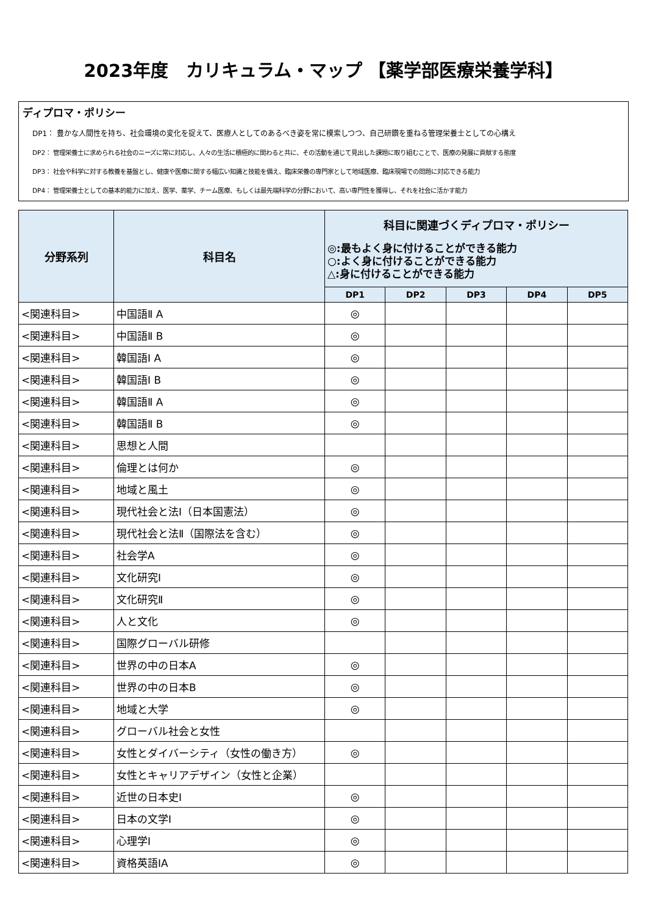2023年度　カリキュラム・マップ 【薬学部医療栄養学科】
ディプロマ・ポリシー
DP1： 豊かな人間性を持ち、社会環境の変化を捉えて、医療人としてのあるべき姿を常に模索しつつ、自己研鑽を重ねる管理栄養士としての心構え
DP2： 管理栄養士に求められる社会のニーズに常に対応し、人々の生活に積極的に関わると共に、その活動を通じて見出した課題に取り組むことで、医療の発展に貢献する態度
DP3： 社会や科学に対する教養を基盤とし、健康や医療に関する幅広い知識と技能を備え、臨床栄養の専門家として地域医療、臨床現場での問題に対応できる能力
DP4： 管理栄養士としての基本的能力に加え、医学、薬学、チーム医療、もしくは最先端科学の分野において、高い専門性を獲得し、それを社会に活かす能力
| 分野系列 | 科目名 | 科目に関連づくディプロマ・ポリシー ◎:最もよく身に付けることができる能力 ○:よく身に付けることができる能力 △:身に付けることができる能力 | | | | |
| --- | --- | --- | --- | --- | --- | --- |
| | | DP1 | DP2 | DP3 | DP4 | DP5 |
| <関連科目> | 中国語Ⅱ A | ◎ | | | | |
| <関連科目> | 中国語Ⅱ B | ◎ | | | | |
| <関連科目> | 韓国語Ⅰ A | ◎ | | | | |
| <関連科目> | 韓国語Ⅰ B | ◎ | | | | |
| <関連科目> | 韓国語Ⅱ A | ◎ | | | | |
| <関連科目> | 韓国語Ⅱ B | ◎ | | | | |
| <関連科目> | 思想と人間 | | | | | |
| <関連科目> | 倫理とは何か | ◎ | | | | |
| <関連科目> | 地域と風土 | ◎ | | | | |
| <関連科目> | 現代社会と法Ⅰ（日本国憲法） | ◎ | | | | |
| <関連科目> | 現代社会と法Ⅱ（国際法を含む） | ◎ | | | | |
| <関連科目> | 社会学A | ◎ | | | | |
| <関連科目> | 文化研究Ⅰ | ◎ | | | | |
| <関連科目> | 文化研究Ⅱ | ◎ | | | | |
| <関連科目> | 人と文化 | ◎ | | | | |
| <関連科目> | 国際グローバル研修 | | | | | |
| <関連科目> | 世界の中の日本A | ◎ | | | | |
| <関連科目> | 世界の中の日本B | ◎ | | | | |
| <関連科目> | 地域と大学 | ◎ | | | | |
| <関連科目> | グローバル社会と女性 | | | | | |
| <関連科目> | 女性とダイバーシティ（女性の働き方） | ◎ | | | | |
| <関連科目> | 女性とキャリアデザイン（女性と企業） | | | | | |
| <関連科目> | 近世の日本史Ⅰ | ◎ | | | | |
| <関連科目> | 日本の文学Ⅰ | ◎ | | | | |
| <関連科目> | 心理学Ⅰ | ◎ | | | | |
| <関連科目> | 資格英語ⅠA | ◎ | | | | |